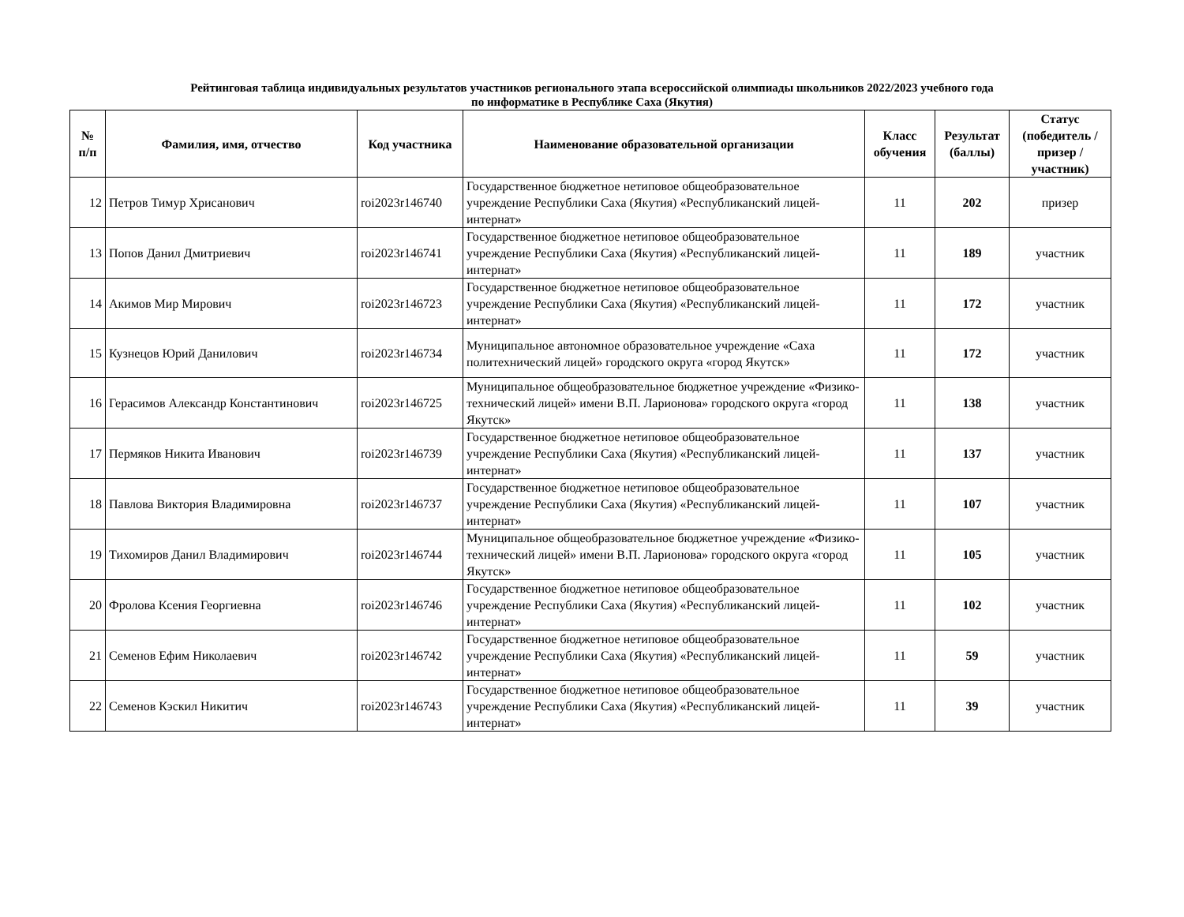Рейтинговая таблица индивидуальных результатов участников регионального этапа всероссийской олимпиады школьников 2022/2023 учебного года
по информатике в Республике Саха (Якутия)
| № п/п | Фамилия, имя, отчество | Код участника | Наименование образовательной организации | Класс обучения | Результат (баллы) | Статус (победитель / призер / участник) |
| --- | --- | --- | --- | --- | --- | --- |
| 12 | Петров Тимур Хрисанович | roi2023r146740 | Государственное бюджетное нетиповое общеобразовательное учреждение Республики Саха (Якутия) «Республиканский лицей-интернат» | 11 | 202 | призер |
| 13 | Попов Данил Дмитриевич | roi2023r146741 | Государственное бюджетное нетиповое общеобразовательное учреждение Республики Саха (Якутия) «Республиканский лицей-интернат» | 11 | 189 | участник |
| 14 | Акимов Мир Мирович | roi2023r146723 | Государственное бюджетное нетиповое общеобразовательное учреждение Республики Саха (Якутия) «Республиканский лицей-интернат» | 11 | 172 | участник |
| 15 | Кузнецов Юрий Данилович | roi2023r146734 | Муниципальное автономное образовательное учреждение «Саха политехнический лицей» городского округа «город Якутск» | 11 | 172 | участник |
| 16 | Герасимов Александр Константинович | roi2023r146725 | Муниципальное общеобразовательное бюджетное учреждение «Физико-технический лицей» имени В.П. Ларионова» городского округа «город Якутск» | 11 | 138 | участник |
| 17 | Пермяков Никита Иванович | roi2023r146739 | Государственное бюджетное нетиповое общеобразовательное учреждение Республики Саха (Якутия) «Республиканский лицей-интернат» | 11 | 137 | участник |
| 18 | Павлова Виктория Владимировна | roi2023r146737 | Государственное бюджетное нетиповое общеобразовательное учреждение Республики Саха (Якутия) «Республиканский лицей-интернат» | 11 | 107 | участник |
| 19 | Тихомиров Данил Владимирович | roi2023r146744 | Муниципальное общеобразовательное бюджетное учреждение «Физико-технический лицей» имени В.П. Ларионова» городского округа «город Якутск» | 11 | 105 | участник |
| 20 | Фролова Ксения Георгиевна | roi2023r146746 | Государственное бюджетное нетиповое общеобразовательное учреждение Республики Саха (Якутия) «Республиканский лицей-интернат» | 11 | 102 | участник |
| 21 | Семенов Ефим Николаевич | roi2023r146742 | Государственное бюджетное нетиповое общеобразовательное учреждение Республики Саха (Якутия) «Республиканский лицей-интернат» | 11 | 59 | участник |
| 22 | Семенов Кэскил Никитич | roi2023r146743 | Государственное бюджетное нетиповое общеобразовательное учреждение Республики Саха (Якутия) «Республиканский лицей-интернат» | 11 | 39 | участник |